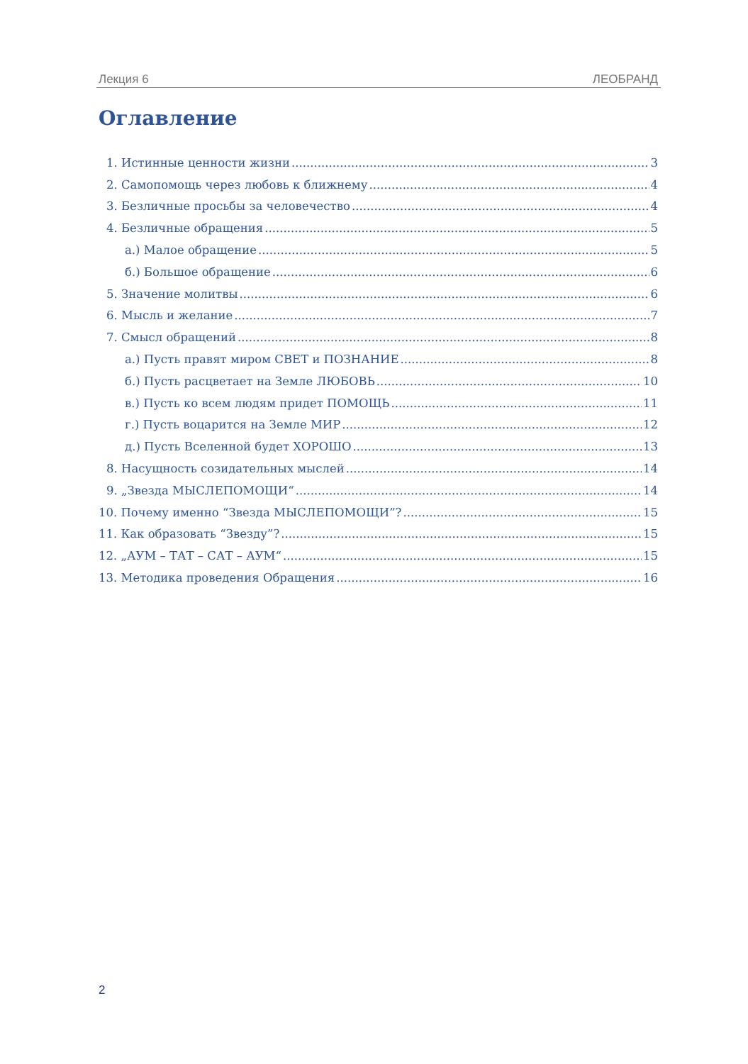Лекция 6 ЛЕОБРАНД
Оглавление
1. Истинные ценности жизни 3
2. Самопомощь через любовь к ближнему 4
3. Безличные просьбы за человечество 4
4. Безличные обращения 5
а.) Малое обращение 5
б.) Большое обращение 6
5. Значение молитвы 6
6. Мысль и желание 7
7. Смысл обращений 8
а.) Пусть правят миром СВЕТ и ПОЗНАНИЕ 8
б.) Пусть расцветает на Земле ЛЮБОВЬ 10
в.) Пусть ко всем людям придет ПОМОЩЬ 11
г.) Пусть воцарится на Земле МИР 12
д.) Пусть Вселенной будет ХОРОШО 13
8. Насущность созидательных мыслей 14
9. „Звезда МЫСЛЕПОМОЩИ“ 14
10. Почему именно “Звезда МЫСЛЕПОМОЩИ”? 15
11. Как образовать “Звезду”? 15
12. „АУМ – ТАТ – САТ – АУМ“ 15
13. Методика проведения Обращения 16
2